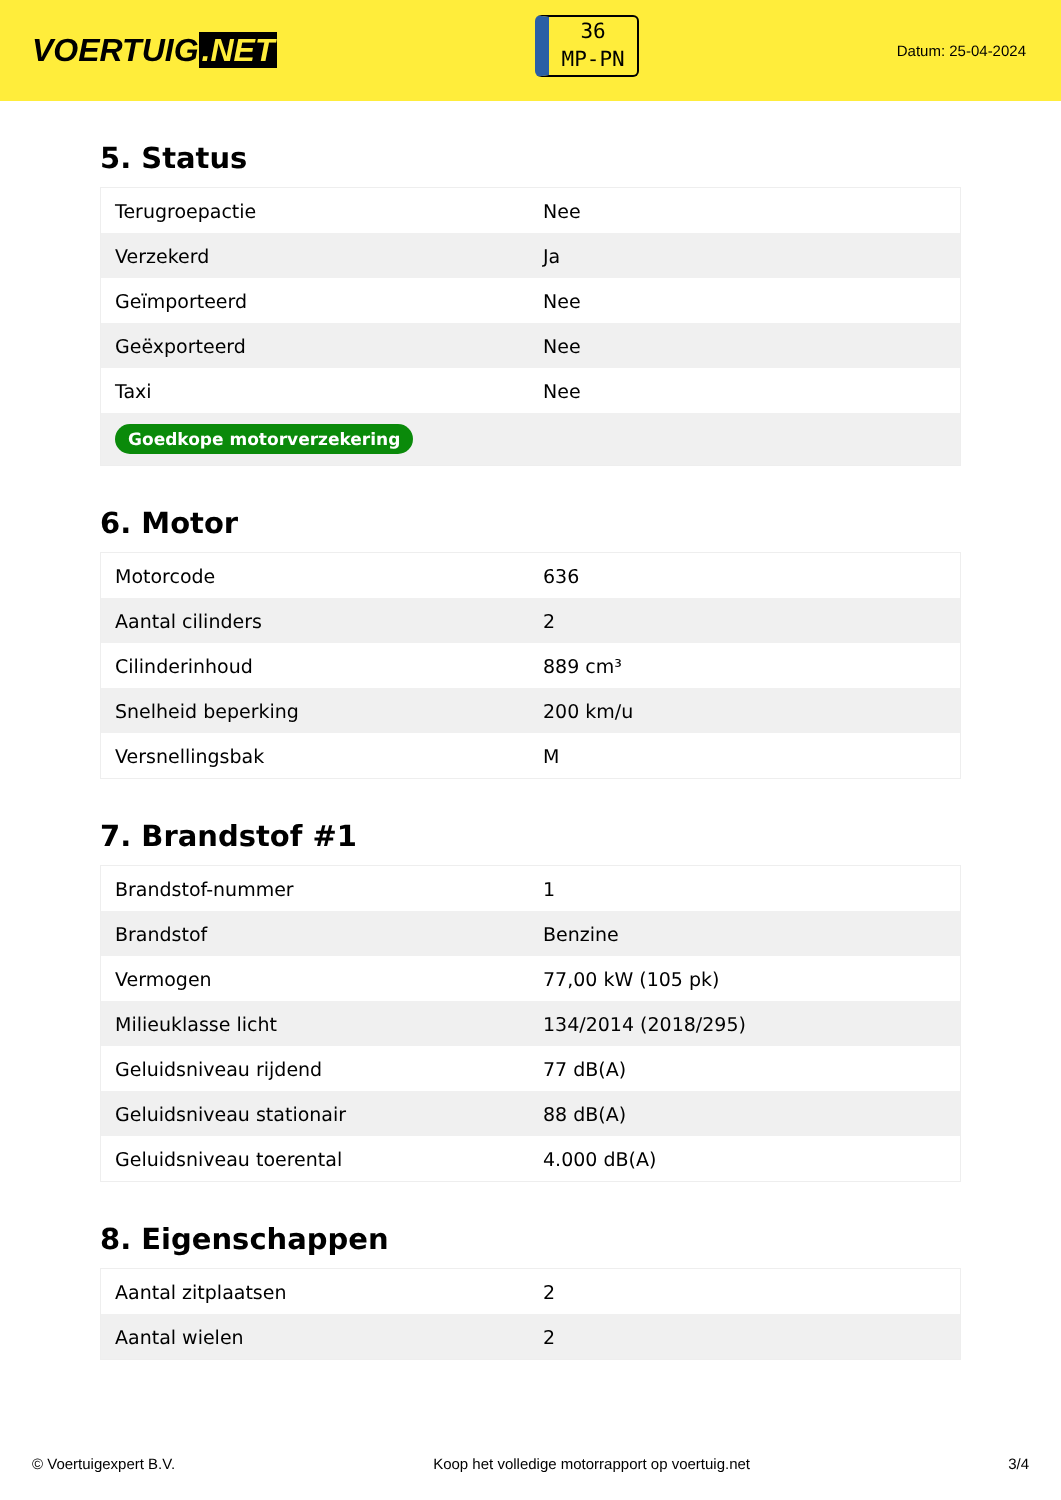VOERTUIG.NET
36
MP-PN
Datum: 25-04-2024
5. Status
| Terugroepactie | Nee |
| Verzekerd | Ja |
| Geïmporteerd | Nee |
| Geëxporteerd | Nee |
| Taxi | Nee |
| Goedkope motorverzekering | |
6. Motor
| Motorcode | 636 |
| Aantal cilinders | 2 |
| Cilinderinhoud | 889 cm³ |
| Snelheid beperking | 200 km/u |
| Versnellingsbak | M |
7. Brandstof #1
| Brandstof-nummer | 1 |
| Brandstof | Benzine |
| Vermogen | 77,00 kW (105 pk) |
| Milieuklasse licht | 134/2014 (2018/295) |
| Geluidsniveau rijdend | 77 dB(A) |
| Geluidsniveau stationair | 88 dB(A) |
| Geluidsniveau toerental | 4.000 dB(A) |
8. Eigenschappen
| Aantal zitplaatsen | 2 |
| Aantal wielen | 2 |
© Voertuigexpert B.V. Koop het volledige motorrapport op voertuig.net 3/4